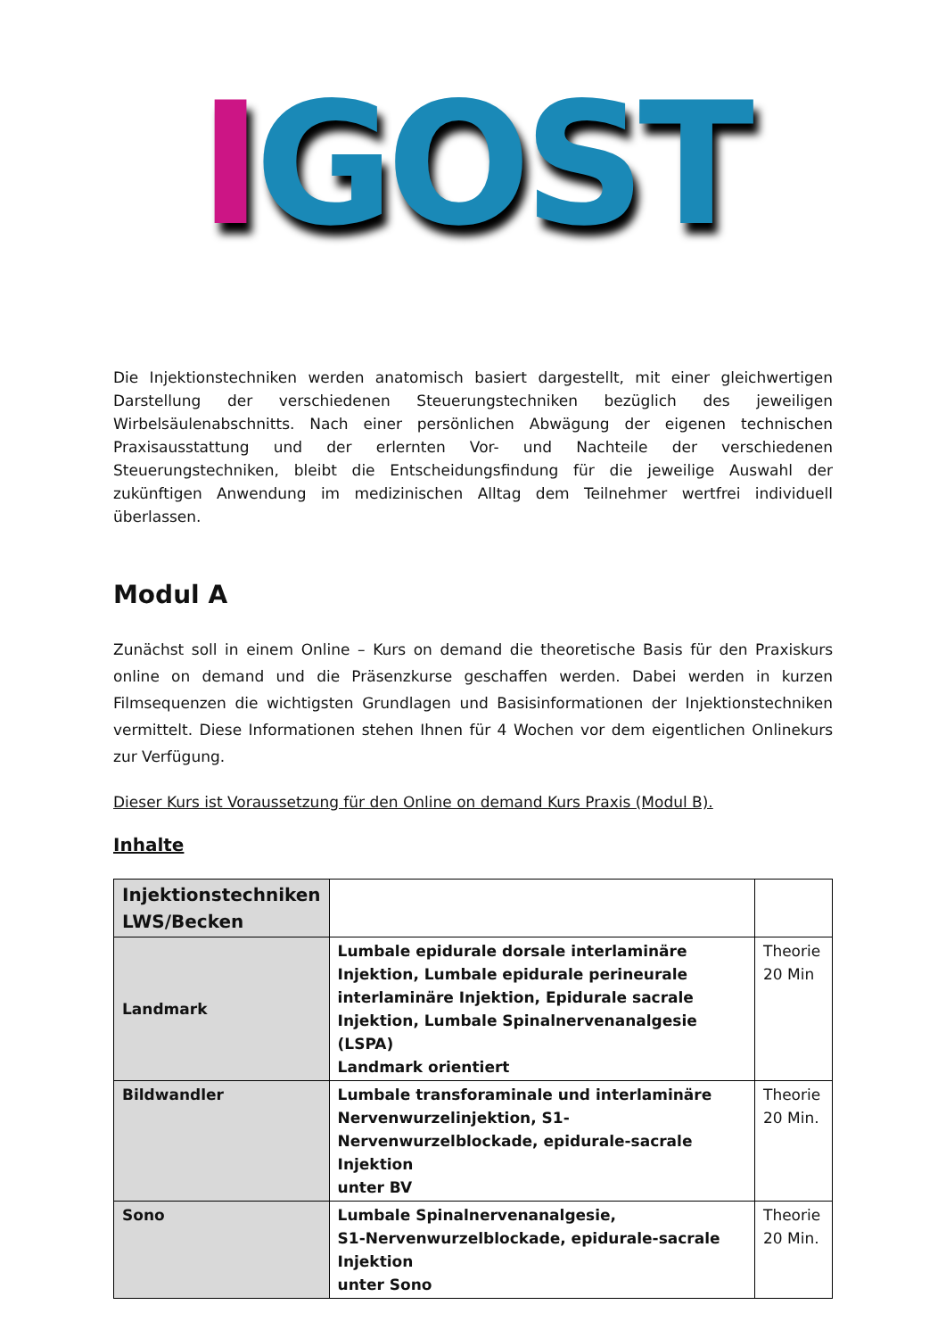IGOST
Die Injektionstechniken werden anatomisch basiert dargestellt, mit einer gleichwertigen Darstellung der verschiedenen Steuerungstechniken bezüglich des jeweiligen Wirbelsäulenabschnitts. Nach einer persönlichen Abwägung der eigenen technischen Praxisausstattung und der erlernten Vor- und Nachteile der verschiedenen Steuerungstechniken, bleibt die Entscheidungsfindung für die jeweilige Auswahl der zukünftigen Anwendung im medizinischen Alltag dem Teilnehmer wertfrei individuell überlassen.
Modul A
Zunächst soll in einem Online – Kurs on demand die theoretische Basis für den Praxiskurs online on demand und die Präsenzkurse geschaffen werden. Dabei werden in kurzen Filmsequenzen die wichtigsten Grundlagen und Basisinformationen der Injektionstechniken vermittelt. Diese Informationen stehen Ihnen für 4 Wochen vor dem eigentlichen Onlinekurs zur Verfügung.
Dieser Kurs ist Voraussetzung für den Online on demand Kurs Praxis (Modul B).
Inhalte
| Injektionstechniken LWS/Becken | | |
| --- | --- | --- |
| Landmark | Lumbale epidurale dorsale interlaminäre Injektion, Lumbale epidurale perineurale interlaminäre Injektion, Epidurale sacrale Injektion, Lumbale Spinalnervenanalgesie (LSPA) Landmark orientiert | Theorie 20 Min |
| Bildwandler | Lumbale transforaminale und interlaminäre Nervenwurzelinjektion, S1-Nervenwurzelblockade, epidurale-sacrale Injektion unter BV | Theorie 20 Min. |
| Sono | Lumbale Spinalnervenanalgesie, S1-Nervenwurzelblockade, epidurale-sacrale Injektion unter Sono | Theorie 20 Min. |